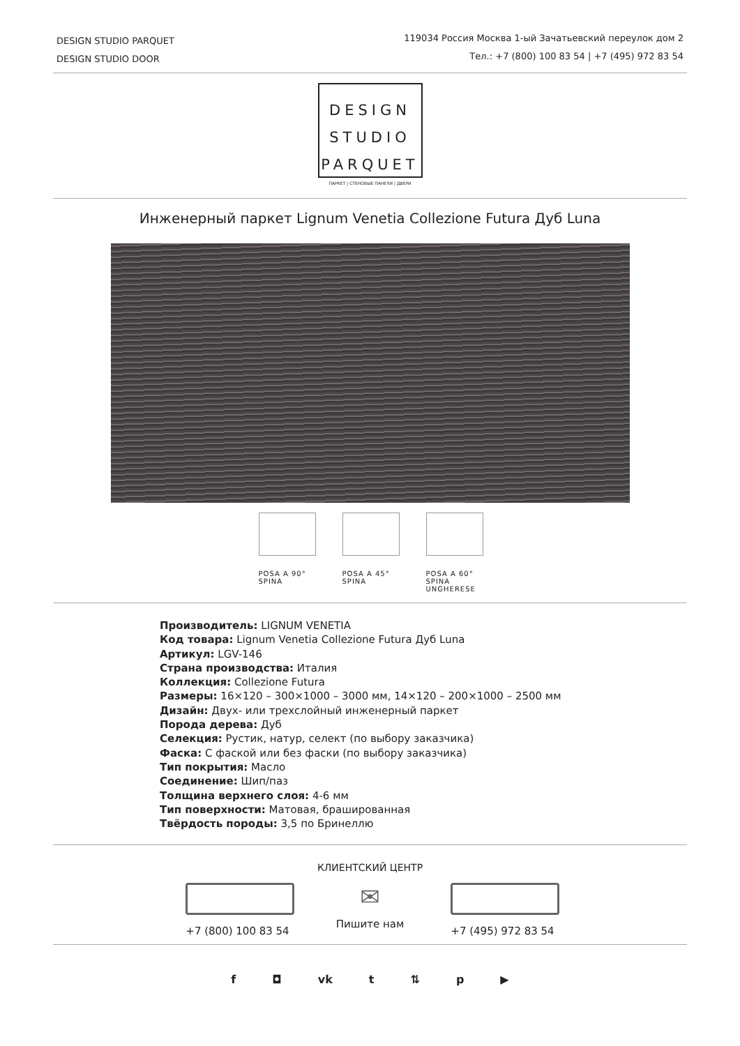DESIGN STUDIO PARQUET
DESIGN STUDIO DOOR
119034 Россия Москва 1-ый Зачатьевский переулок дом 2
Тел.: +7 (800) 100 83 54 | +7 (495) 972 83 54
DESIGN
STUDIO
PARQUET
ПАРКЕТ | СТЕНОВЫЕ ПАНЕЛИ | ДВЕРИ
Инженерный паркет Lignum Venetia Collezione Futura Дуб Luna
POSA A 90°
SPINA
POSA A 45°
SPINA
POSA A 60°
SPINA UNGHERESE
Производитель: LIGNUM VENETIA
Код товара: Lignum Venetia Collezione Futura Дуб Luna
Артикул: LGV-146
Страна производства: Италия
Коллекция: Collezione Futura
Размеры: 16×120 – 300×1000 – 3000 мм, 14×120 – 200×1000 – 2500 мм
Дизайн: Двух- или трехслойный инженерный паркет
Порода дерева: Дуб
Селекция: Рустик, натур, селект (по выбору заказчика)
Фаска: С фаской или без фаски (по выбору заказчика)
Тип покрытия: Масло
Соединение: Шип/паз
Толщина верхнего слоя: 4-6 мм
Тип поверхности: Матовая, брашированная
Твёрдость породы: 3,5 по Бринеллю
КЛИЕНТСКИЙ ЦЕНТР
+7 (800) 100 83 54
✉
Пишите нам
+7 (495) 972 83 54
f ◘ vk t ⇅ p ▶